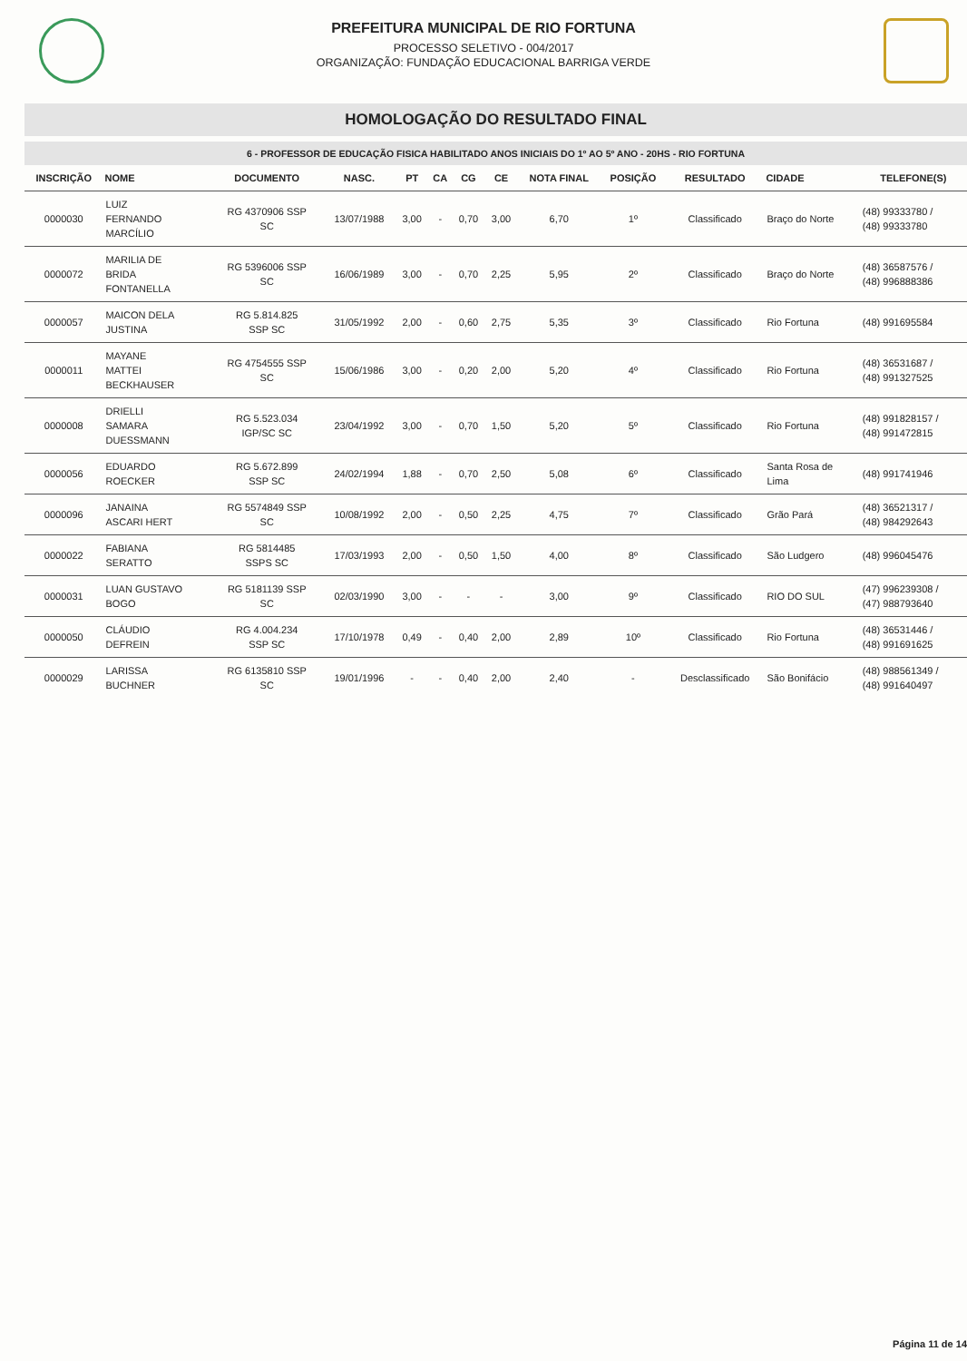PREFEITURA MUNICIPAL DE RIO FORTUNA
PROCESSO SELETIVO - 004/2017
ORGANIZAÇÃO: FUNDAÇÃO EDUCACIONAL BARRIGA VERDE
HOMOLOGAÇÃO DO RESULTADO FINAL
6 - PROFESSOR DE EDUCAÇÃO FISICA HABILITADO ANOS INICIAIS DO 1º AO 5º ANO - 20HS - RIO FORTUNA
| INSCRIÇÃO | NOME | DOCUMENTO | NASC. | PT | CA | CG | CE | NOTA FINAL | POSIÇÃO | RESULTADO | CIDADE | TELEFONE(S) |
| --- | --- | --- | --- | --- | --- | --- | --- | --- | --- | --- | --- | --- |
| 0000030 | LUIZ FERNANDO MARCÍLIO | RG 4370906 SSP SC | 13/07/1988 | 3,00 | - | 0,70 | 3,00 | 6,70 | 1º | Classificado | Braço do Norte | (48) 99333780 / (48) 99333780 |
| 0000072 | MARILIA DE BRIDA FONTANELLA | RG 5396006 SSP SC | 16/06/1989 | 3,00 | - | 0,70 | 2,25 | 5,95 | 2º | Classificado | Braço do Norte | (48) 36587576 / (48) 996888386 |
| 0000057 | MAICON DELA JUSTINA | RG 5.814.825 SSP SC | 31/05/1992 | 2,00 | - | 0,60 | 2,75 | 5,35 | 3º | Classificado | Rio Fortuna | (48) 991695584 |
| 0000011 | MAYANE MATTEI BECKHAUSER | RG 4754555 SSP SC | 15/06/1986 | 3,00 | - | 0,20 | 2,00 | 5,20 | 4º | Classificado | Rio Fortuna | (48) 36531687 / (48) 991327525 |
| 0000008 | DRIELLI SAMARA DUESSMANN | RG 5.523.034 IGP/SC SC | 23/04/1992 | 3,00 | - | 0,70 | 1,50 | 5,20 | 5º | Classificado | Rio Fortuna | (48) 991828157 / (48) 991472815 |
| 0000056 | EDUARDO ROECKER | RG 5.672.899 SSP SC | 24/02/1994 | 1,88 | - | 0,70 | 2,50 | 5,08 | 6º | Classificado | Santa Rosa de Lima | (48) 991741946 |
| 0000096 | JANAINA ASCARI HERT | RG 5574849 SSP SC | 10/08/1992 | 2,00 | - | 0,50 | 2,25 | 4,75 | 7º | Classificado | Grão Pará | (48) 36521317 / (48) 984292643 |
| 0000022 | FABIANA SERATTO | RG 5814485 SSPS SC | 17/03/1993 | 2,00 | - | 0,50 | 1,50 | 4,00 | 8º | Classificado | São Ludgero | (48) 996045476 |
| 0000031 | LUAN GUSTAVO BOGO | RG 5181139 SSP SC | 02/03/1990 | 3,00 | - | - | - | 3,00 | 9º | Classificado | RIO DO SUL | (47) 996239308 / (47) 988793640 |
| 0000050 | CLÁUDIO DEFREIN | RG 4.004.234 SSP SC | 17/10/1978 | 0,49 | - | 0,40 | 2,00 | 2,89 | 10º | Classificado | Rio Fortuna | (48) 36531446 / (48) 991691625 |
| 0000029 | LARISSA BUCHNER | RG 6135810 SSP SC | 19/01/1996 | - | - | 0,40 | 2,00 | 2,40 | - | Desclassificado | São Bonifácio | (48) 988561349 / (48) 991640497 |
Página 11 de 14